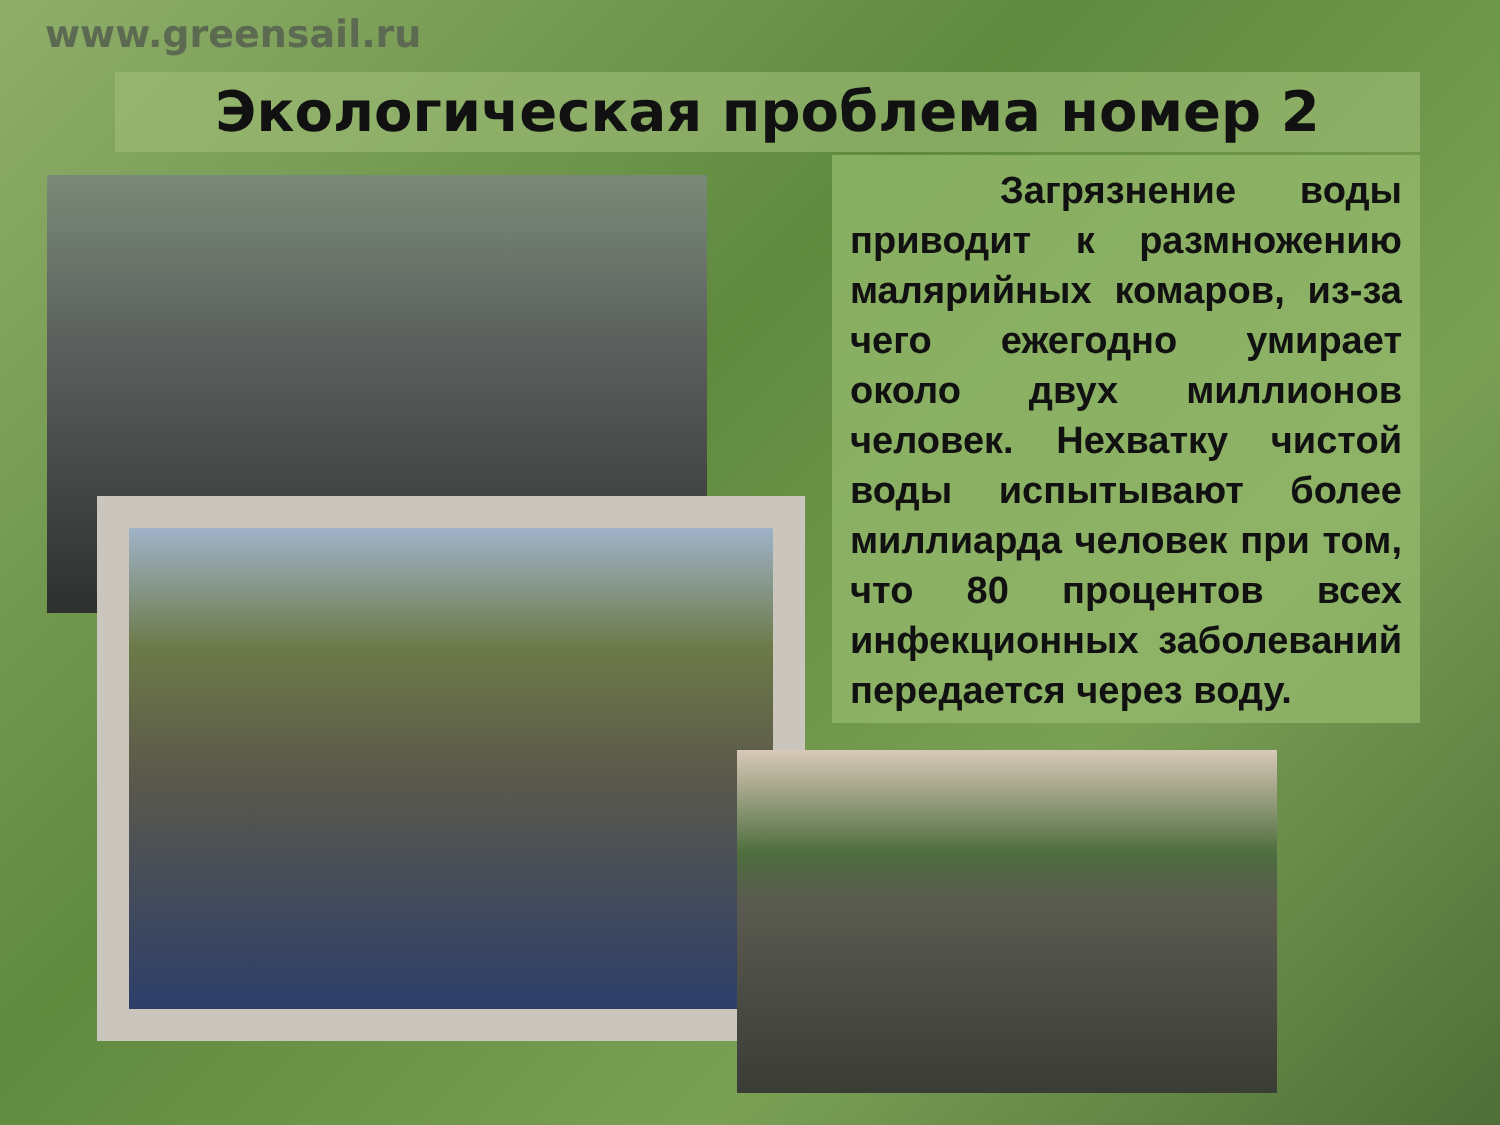www.greensail.ru
Экологическая проблема номер 2
Загрязнение воды приводит к размножению малярийных комаров, из-за чего ежегодно умирает около двух миллионов человек. Нехватку чистой воды испытывают более миллиарда человек при том, что 80 процентов всех инфекционных заболеваний передается через воду.